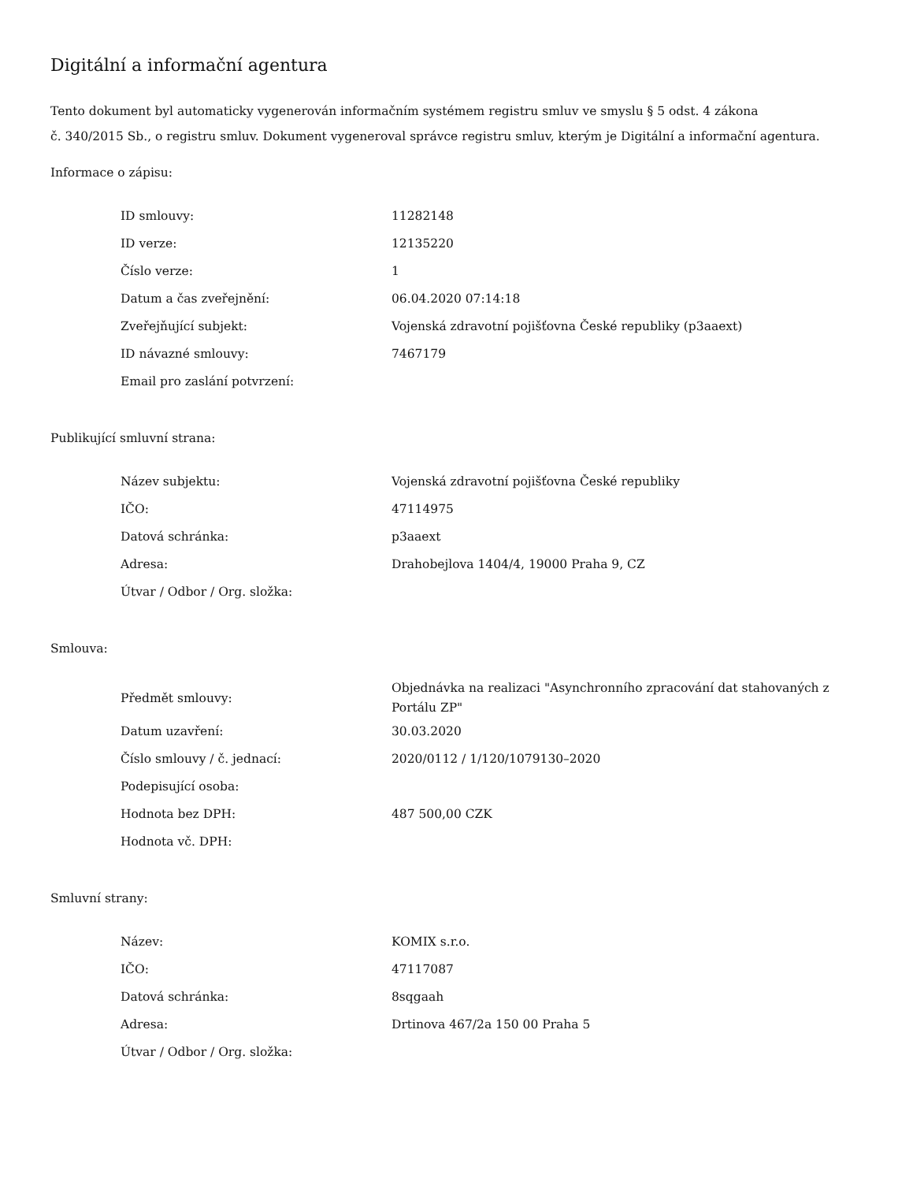Digitální a informační agentura
Tento dokument byl automaticky vygenerován informačním systémem registru smluv ve smyslu § 5 odst. 4 zákona
č. 340/2015 Sb., o registru smluv. Dokument vygeneroval správce registru smluv, kterým je Digitální a informační agentura.
Informace o zápisu:
| ID smlouvy: | 11282148 |
| ID verze: | 12135220 |
| Číslo verze: | 1 |
| Datum a čas zveřejnění: | 06.04.2020 07:14:18 |
| Zveřejňující subjekt: | Vojenská zdravotní pojišťovna České republiky (p3aaext) |
| ID návazné smlouvy: | 7467179 |
| Email pro zaslání potvrzení: | |
Publikující smluvní strana:
| Název subjektu: | Vojenská zdravotní pojišťovna České republiky |
| IČO: | 47114975 |
| Datová schránka: | p3aaext |
| Adresa: | Drahobejlova 1404/4, 19000 Praha 9, CZ |
| Útvar / Odbor / Org. složka: | |
Smlouva:
| Předmět smlouvy: | Objednávka na realizaci "Asynchronního zpracování dat stahovaných z Portálu ZP" |
| Datum uzavření: | 30.03.2020 |
| Číslo smlouvy / č. jednací: | 2020/0112 / 1/120/1079130–2020 |
| Podepisující osoba: | |
| Hodnota bez DPH: | 487 500,00 CZK |
| Hodnota vč. DPH: | |
Smluvní strany:
| Název: | KOMIX s.r.o. |
| IČO: | 47117087 |
| Datová schránka: | 8sqgaah |
| Adresa: | Drtinova 467/2a 150 00 Praha 5 |
| Útvar / Odbor / Org. složka: | |